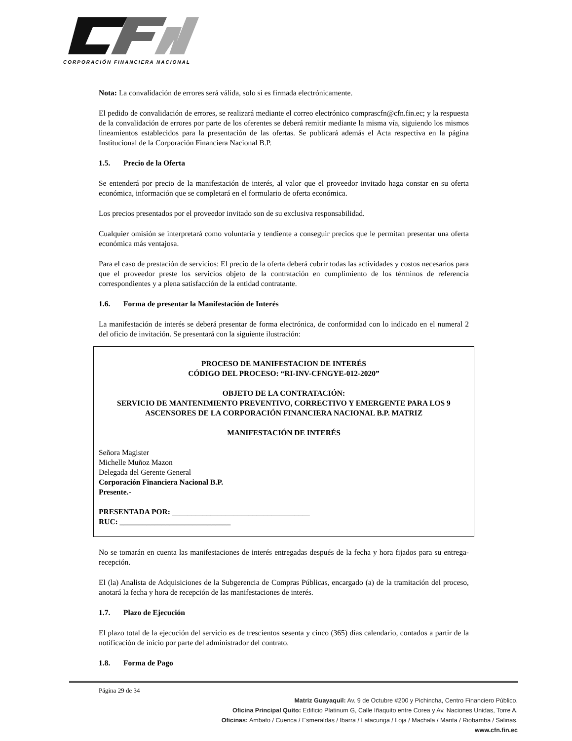CORPORACIÓN FINANCIERA NACIONAL
Nota: La convalidación de errores será válida, solo si es firmada electrónicamente.
El pedido de convalidación de errores, se realizará mediante el correo electrónico comprascfn@cfn.fin.ec; y la respuesta de la convalidación de errores por parte de los oferentes se deberá remitir mediante la misma vía, siguiendo los mismos lineamientos establecidos para la presentación de las ofertas. Se publicará además el Acta respectiva en la página Institucional de la Corporación Financiera Nacional B.P.
1.5. Precio de la Oferta
Se entenderá por precio de la manifestación de interés, al valor que el proveedor invitado haga constar en su oferta económica, información que se completará en el formulario de oferta económica.
Los precios presentados por el proveedor invitado son de su exclusiva responsabilidad.
Cualquier omisión se interpretará como voluntaria y tendiente a conseguir precios que le permitan presentar una oferta económica más ventajosa.
Para el caso de prestación de servicios: El precio de la oferta deberá cubrir todas las actividades y costos necesarios para que el proveedor preste los servicios objeto de la contratación en cumplimiento de los términos de referencia correspondientes y a plena satisfacción de la entidad contratante.
1.6. Forma de presentar la Manifestación de Interés
La manifestación de interés se deberá presentar de forma electrónica, de conformidad con lo indicado en el numeral 2 del oficio de invitación. Se presentará con la siguiente ilustración:
PROCESO DE MANIFESTACION DE INTERÉS
CÓDIGO DEL PROCESO: “RI-INV-CFNGYE-012-2020”
OBJETO DE LA CONTRATACIÓN:
SERVICIO DE MANTENIMIENTO PREVENTIVO, CORRECTIVO Y EMERGENTE PARA LOS 9 ASCENSORES DE LA CORPORACIÓN FINANCIERA NACIONAL B.P. MATRIZ
MANIFESTACIÓN DE INTERÉS
Señora Magister
Michelle Muñoz Mazon
Delegada del Gerente General
Corporación Financiera Nacional B.P.
Presente.-
PRESENTADA POR: ____________________________________
RUC: _____________________________
No se tomarán en cuenta las manifestaciones de interés entregadas después de la fecha y hora fijados para su entrega- recepción.
El (la) Analista de Adquisiciones de la Subgerencia de Compras Públicas, encargado (a) de la tramitación del proceso, anotará la fecha y hora de recepción de las manifestaciones de interés.
1.7. Plazo de Ejecución
El plazo total de la ejecución del servicio es de trescientos sesenta y cinco (365) días calendario, contados a partir de la notificación de inicio por parte del administrador del contrato.
1.8. Forma de Pago
Página 29 de 34
Matriz Guayaquil: Av. 9 de Octubre #200 y Pichincha, Centro Financiero Público.
Oficina Principal Quito: Edificio Platinum G, Calle Iñaquito entre Corea y Av. Naciones Unidas, Torre A.
Oficinas: Ambato / Cuenca / Esmeraldas / Ibarra / Latacunga / Loja / Machala / Manta / Riobamba / Salinas.
www.cfn.fin.ec